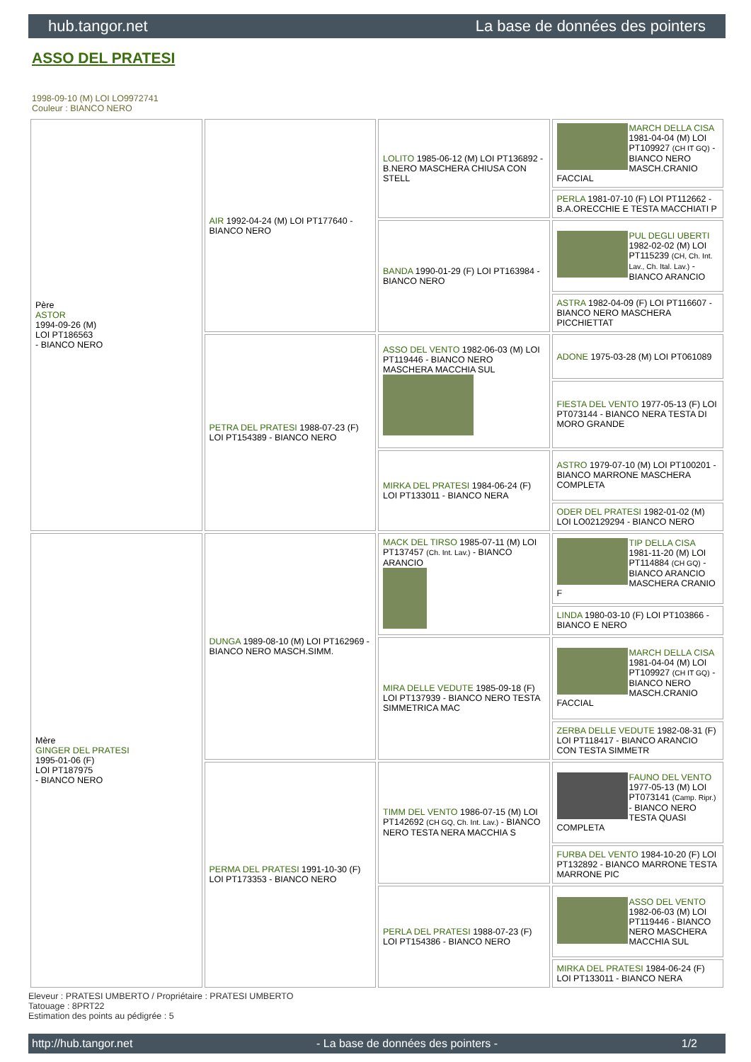hub.tangor.net La base de données des pointers
ASSO DEL PRATESI
1998-09-10 (M) LOI LO9972741
Couleur : BIANCO NERO
| Père ASTOR 1994-09-26 (M) LOI PT186563 - BIANCO NERO | AIR 1992-04-24 (M) LOI PT177640 - BIANCO NERO | LOLITO 1985-06-12 (M) LOI PT136892 - B.NERO MASCHERA CHIUSA CON STELL | MARCH DELLA CISA 1981-04-04 (M) LOI PT109927 (CH IT GQ) - BIANCO NERO MASCH.CRANIO FACCIAL |
| | | | PERLA 1981-07-10 (F) LOI PT112662 - B.A.ORECCHIE E TESTA MACCHIATI P |
| | | BANDA 1990-01-29 (F) LOI PT163984 - BIANCO NERO | PUL DEGLI UBERTI 1982-02-02 (M) LOI PT115239 (CH, Ch. Int. Lav., Ch. Ital. Lav.) - BIANCO ARANCIO |
| | | | ASTRA 1982-04-09 (F) LOI PT116607 - BIANCO NERO MASCHERA PICCHIETTAT |
| | PETRA DEL PRATESI 1988-07-23 (F) LOI PT154389 - BIANCO NERO | ASSO DEL VENTO 1982-06-03 (M) LOI PT119446 - BIANCO NERO MASCHERA MACCHIA SUL | ADONE 1975-03-28 (M) LOI PT061089 |
| | | | FIESTA DEL VENTO 1977-05-13 (F) LOI PT073144 - BIANCO NERA TESTA DI MORO GRANDE |
| | | MIRKA DEL PRATESI 1984-06-24 (F) LOI PT133011 - BIANCO NERA | ASTRO 1979-07-10 (M) LOI PT100201 - BIANCO MARRONE MASCHERA COMPLETA |
| | | | ODER DEL PRATESI 1982-01-02 (M) LOI LO02129294 - BIANCO NERO |
| Mère GINGER DEL PRATESI 1995-01-06 (F) LOI PT187975 - BIANCO NERO | DUNGA 1989-08-10 (M) LOI PT162969 - BIANCO NERO MASCH.SIMM. | MACK DEL TIRSO 1985-07-11 (M) LOI PT137457 (Ch. Int. Lav.) - BIANCO ARANCIO | TIP DELLA CISA 1981-11-20 (M) LOI PT114884 (CH GQ) - BIANCO ARANCIO MASCHERA CRANIO F |
| | | | LINDA 1980-03-10 (F) LOI PT103866 - BIANCO E NERO |
| | | MIRA DELLE VEDUTE 1985-09-18 (F) LOI PT137939 - BIANCO NERO TESTA SIMMETRICA MAC | MARCH DELLA CISA 1981-04-04 (M) LOI PT109927 (CH IT GQ) - BIANCO NERO MASCH.CRANIO FACCIAL |
| | | | ZERBA DELLE VEDUTE 1982-08-31 (F) LOI PT118417 - BIANCO ARANCIO CON TESTA SIMMETR |
| | PERMA DEL PRATESI 1991-10-30 (F) LOI PT173353 - BIANCO NERO | TIMM DEL VENTO 1986-07-15 (M) LOI PT142692 (CH GQ, Ch. Int. Lav.) - BIANCO NERO TESTA NERA MACCHIA S | FAUNO DEL VENTO 1977-05-13 (M) LOI PT073141 (Camp. Ripr.) - BIANCO NERO TESTA QUASI COMPLETA |
| | | | FURBA DEL VENTO 1984-10-20 (F) LOI PT132892 - BIANCO MARRONE TESTA MARRONE PIC |
| | | PERLA DEL PRATESI 1988-07-23 (F) LOI PT154386 - BIANCO NERO | ASSO DEL VENTO 1982-06-03 (M) LOI PT119446 - BIANCO NERO MASCHERA MACCHIA SUL |
| | | | MIRKA DEL PRATESI 1984-06-24 (F) LOI PT133011 - BIANCO NERA |
Eleveur : PRATESI UMBERTO / Propriétaire : PRATESI UMBERTO
Tatouage : 8PRT22
Estimation des points au pédigrée : 5
http://hub.tangor.net - La base de données des pointers - 1/2